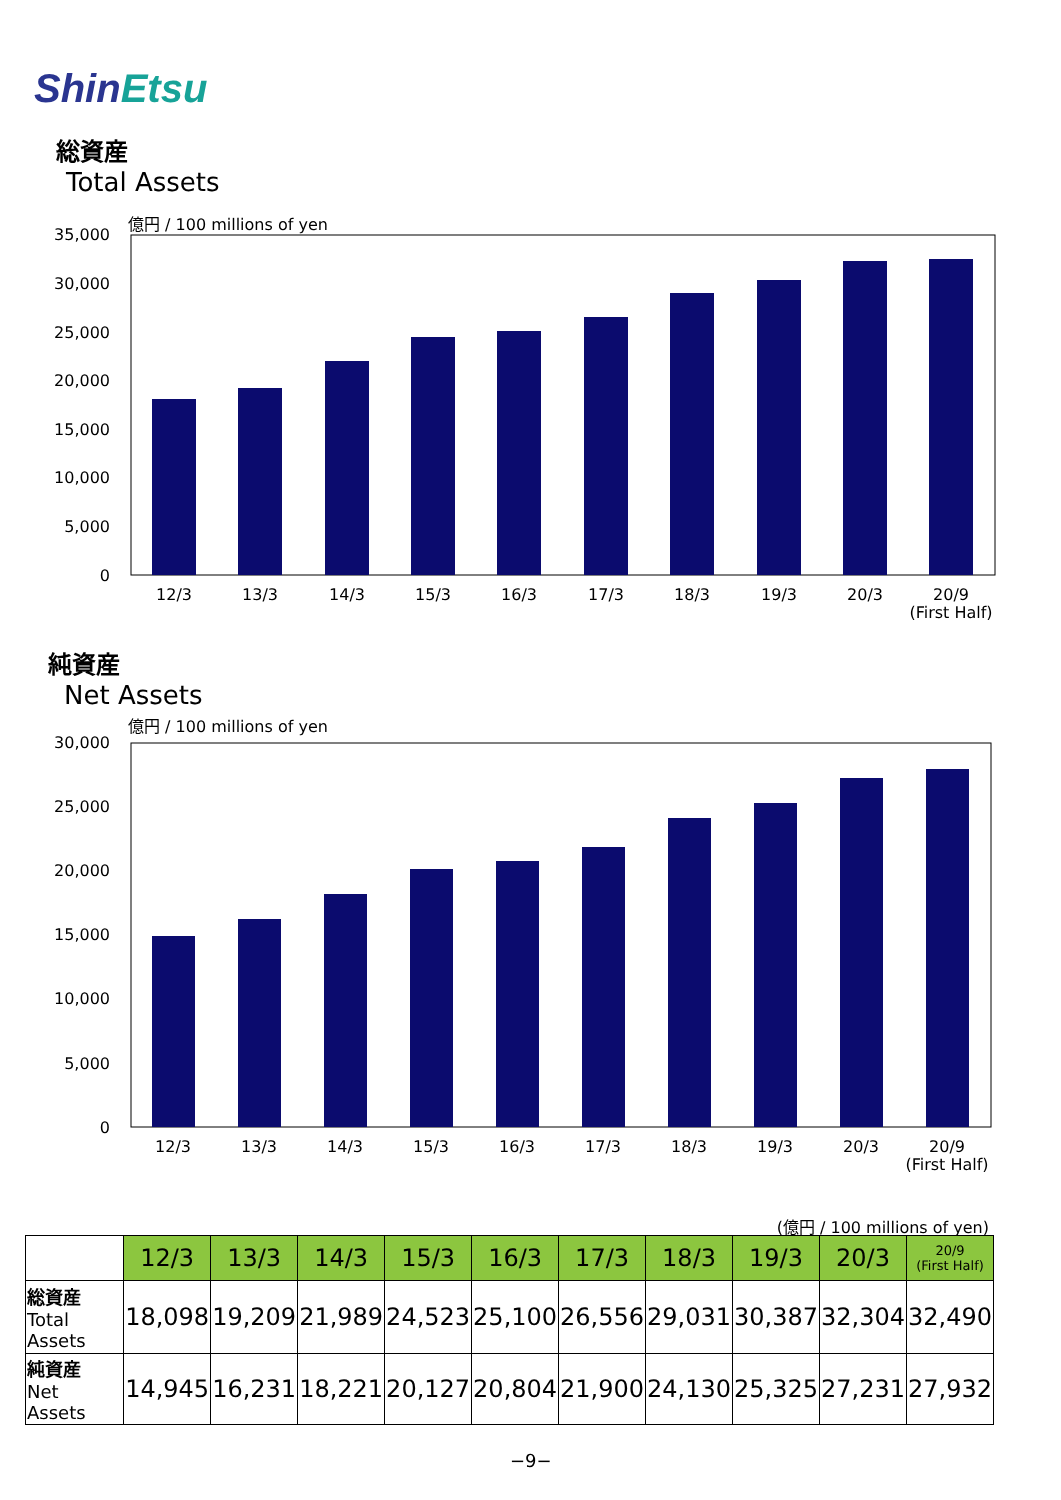ShinEtsu
総資産
Total Assets
億円 / 100 millions of yen
35,000
30,000
25,000
20,000
15,000
10,000
5,000
0
12/3
13/3
14/3
15/3
16/3
17/3
18/3
19/3
20/3
20/9
(First Half)
純資産
Net Assets
億円 / 100 millions of yen
30,000
25,000
20,000
15,000
10,000
5,000
0
12/3
13/3
14/3
15/3
16/3
17/3
18/3
19/3
20/3
20/9
(First Half)
(億円 / 100 millions of yen)
| | 12/3 | 13/3 | 14/3 | 15/3 | 16/3 | 17/3 | 18/3 | 19/3 | 20/3 | 20/9 (First Half) |
| 総資産 Total Assets | 18,098 | 19,209 | 21,989 | 24,523 | 25,100 | 26,556 | 29,031 | 30,387 | 32,304 | 32,490 |
| 純資産 Net Assets | 14,945 | 16,231 | 18,221 | 20,127 | 20,804 | 21,900 | 24,130 | 25,325 | 27,231 | 27,932 |
−9−